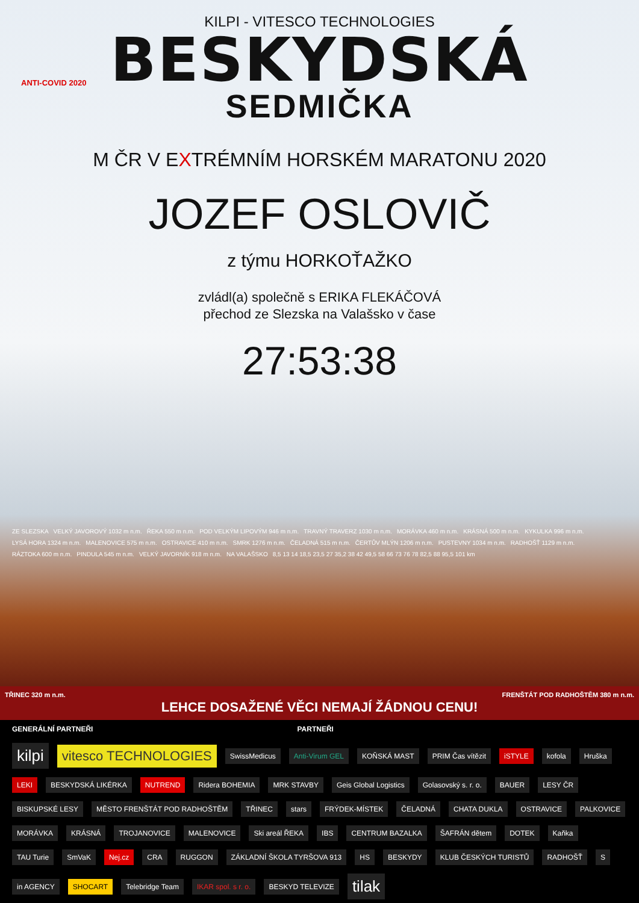KILPI - VITESCO TECHNOLOGIES
BESKYDSKÁ
ANTI-COVID 2020
SEDMIČKA
M ČR V EXTRÉMNÍM HORSKÉM MARATONU 2020
JOZEF OSLOVIČ
z týmu HORKOŤAŽKO
zvládl(a) společně s ERIKA FLEKÁČOVÁ
přechod ze Slezska na Valašsko v čase
27:53:38
ZE SLEZSKA VELKÝ JAVOROVÝ 1032 m n.m. ŘEKA 550 m n.m. POD VELKÝM LIPOVÝM 946 m n.m. TRAVNÝ TRAVERZ 1030 m n.m. MORÁVKA 460 m n.m. KRÁSNÁ 500 m n.m. KYKULKA 996 m n.m. LYSÁ HORA 1324 m n.m. MALENOVICE 575 m n.m. OSTRAVICE 410 m n.m. SMRK 1276 m n.m. ČELADNÁ 515 m n.m. ČERTŮV MLÝN 1206 m n.m. PUSTEVNY 1034 m n.m. RADHOŠŤ 1129 m n.m. RÁZTOKA 600 m n.m. PINDULA 545 m n.m. VELKÝ JAVORNÍK 918 m n.m. NA VALAŠSKO 8,5 13 14 18,5 23,5 27 35,2 38 42 49,5 58 66 73 76 78 82,5 88 95,5 101 km
TŘINEC 320 m n.m. FRENŠTÁT POD RADHOŠTĚM 380 m n.m.
LEHCE DOSAŽENÉ VĚCI NEMAJÍ ŽÁDNOU CENU!
GENERÁLNÍ PARTNEŘI PARTNEŘI
kilpi vitesco TECHNOLOGIES SwissMedicus Anti-Virum GEL KOŇSKÁ MAST PRIM Čas vítězit iSTYLE kofola Hruška LEKI BESKYDSKÁ LIKÉRKA NUTREND Ridera BOHEMIA MRK STAVBY Geis Global Logistics Golasovský s. r. o. BAUER LESY ČR BISKUPSKÉ LESY MĚSTO FRENŠTÁT POD RADHOŠTĚM TŘINEC stars FRÝDEK-MÍSTEK ČELADNÁ CHATA DUKLA OSTRAVICE PALKOVICE MORÁVKA KRÁSNÁ TROJANOVICE MALENOVICE Ski areál ŘEKA IBS CENTRUM BAZALKA ŠAFRÁN dětem DOTEK Kaňka TAU Turie SmVaK Nej.cz CRA RUGGON ZÁKLADNÍ ŠKOLA TYRŠOVA 913 HS BESKYDY KLUB ČESKÝCH TURISTŮ RADHOŠŤ S in AGENCY SHOCART Telebridge Team IKAR spol. s r. o. BESKYD TELEVIZE tilak